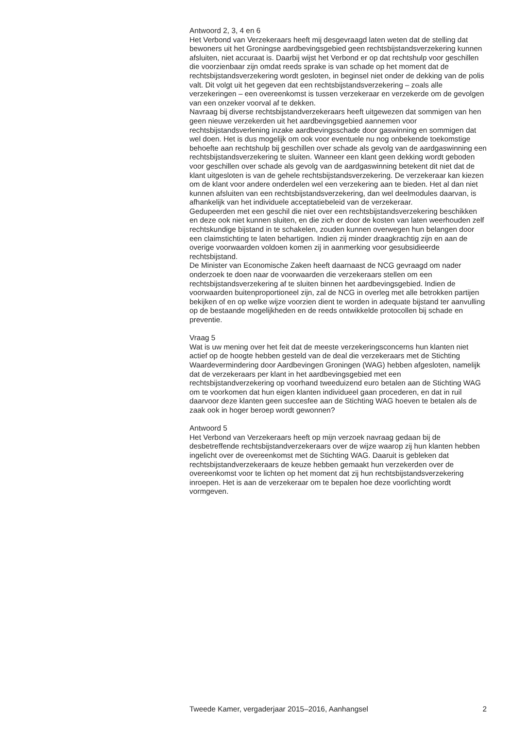Antwoord 2, 3, 4 en 6
Het Verbond van Verzekeraars heeft mij desgevraagd laten weten dat de stelling dat bewoners uit het Groningse aardbevingsgebied geen rechtsbij­standsverzekering kunnen afsluiten, niet accuraat is. Daarbij wijst het Verbond er op dat rechtshulp voor geschillen die voorzienbaar zijn omdat reeds sprake is van schade op het moment dat de rechtsbijstandsverzekering wordt gesloten, in beginsel niet onder de dekking van de polis valt. Dit volgt uit het gegeven dat een rechtsbijstandsverzekering – zoals alle verzekeringen – een overeenkomst is tussen verzekeraar en verzekerde om de gevolgen van een onzeker voorval af te dekken.
Navraag bij diverse rechtsbijstandverzekeraars heeft uitgewezen dat sommigen van hen geen nieuwe verzekerden uit het aardbevingsgebied aannemen voor rechtsbijstandsverlening inzake aardbevingsschade door gaswinning en sommigen dat wel doen. Het is dus mogelijk om ook voor eventuele nu nog onbekende toekomstige behoefte aan rechtshulp bij geschillen over schade als gevolg van de aardgaswinning een rechtsbij­standsverzekering te sluiten. Wanneer een klant geen dekking wordt geboden voor geschillen over schade als gevolg van de aardgaswinning betekent dit niet dat de klant uitgesloten is van de gehele rechtsbijstandsverzekering. De verzekeraar kan kiezen om de klant voor andere onderdelen wel een verzekering aan te bieden. Het al dan niet kunnen afsluiten van een rechtsbij­standsverzekering, dan wel deelmodules daarvan, is afhankelijk van het individuele acceptatiebeleid van de verzekeraar.
Gedupeerden met een geschil die niet over een rechtsbijstandsverzekering beschikken en deze ook niet kunnen sluiten, en die zich er door de kosten van laten weerhouden zelf rechtskundige bijstand in te schakelen, zouden kunnen overwegen hun belangen door een claimstichting te laten behartigen. Indien zij minder draagkrachtig zijn en aan de overige voorwaarden voldoen komen zij in aanmerking voor gesubsidieerde rechtsbijstand.
De Minister van Economische Zaken heeft daarnaast de NCG gevraagd om nader onderzoek te doen naar de voorwaarden die verzekeraars stellen om een rechtsbijstandsverzekering af te sluiten binnen het aardbevingsgebied. Indien de voorwaarden buitenproportioneel zijn, zal de NCG in overleg met alle betrokken partijen bekijken of en op welke wijze voorzien dient te worden in adequate bijstand ter aanvulling op de bestaande mogelijkheden en de reeds ontwikkelde protocollen bij schade en preventie.
Vraag 5
Wat is uw mening over het feit dat de meeste verzekeringsconcerns hun klanten niet actief op de hoogte hebben gesteld van de deal die verzekeraars met de Stichting Waardevermindering door Aardbevingen Groningen (WAG) hebben afgesloten, namelijk dat de verzekeraars per klant in het aardbevings­gebied met een rechtsbijstandverzekering op voorhand tweeduizend euro betalen aan de Stichting WAG om te voorkomen dat hun eigen klanten individueel gaan procederen, en dat in ruil daarvoor deze klanten geen succesfee aan de Stichting WAG hoeven te betalen als de zaak ook in hoger beroep wordt gewonnen?
Antwoord 5
Het Verbond van Verzekeraars heeft op mijn verzoek navraag gedaan bij de desbetreffende rechtsbijstandverzekeraars over de wijze waarop zij hun klanten hebben ingelicht over de overeenkomst met de Stichting WAG. Daaruit is gebleken dat rechtsbijstandverzekeraars de keuze hebben gemaakt hun verzekerden over de overeenkomst voor te lichten op het moment dat zij hun rechtsbijstandsverzekering inroepen. Het is aan de verzekeraar om te bepalen hoe deze voorlichting wordt vormgeven.
Tweede Kamer, vergaderjaar 2015–2016, Aanhangsel 2